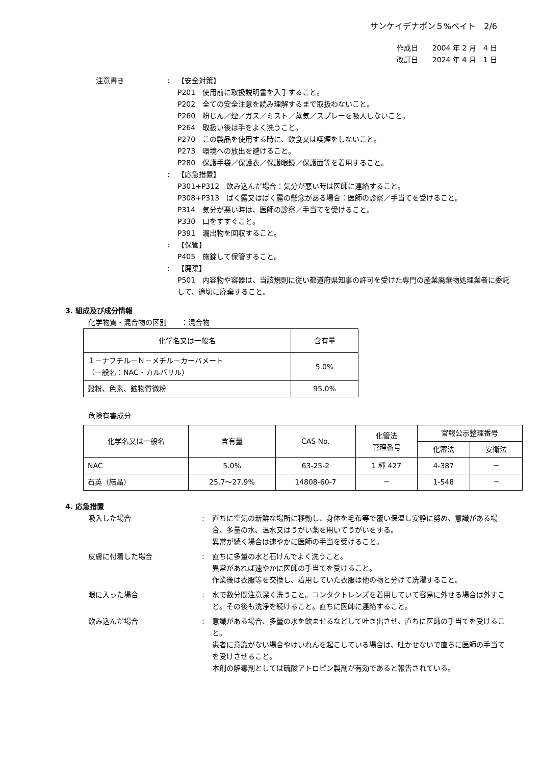サンケイデナポン５%ベイト　2/6
作成日　　2004 年 2 月　4 日
改訂日　　2024 年 4 月　1 日
注意書き : 【安全対策】
P201　使用前に取扱説明書を入手すること。
P202　全ての安全注意を読み理解するまで取扱わないこと。
P260　粉じん／煙／ガス／ミスト／蒸気／スプレーを吸入しないこと。
P264　取扱い後は手をよく洗うこと。
P270　この製品を使用する時に、飲食又は喫煙をしないこと。
P273　環境への放出を避けること。
P280　保護手袋／保護衣／保護眼鏡／保護面等を着用すること。
: 【応急措置】
P301+P312　飲み込んだ場合：気分が悪い時は医師に連絡すること。
P308+P313　ばく露又はばく露の懸念がある場合：医師の診察／手当てを受けること。
P314　気分が悪い時は、医師の診察／手当てを受けること。
P330　口をすすぐこと。
P391　漏出物を回収すること。
: 【保管】
P405　施錠して保管すること。
: 【廃棄】
P501　内容物や容器は、当該規則に従い都道府県知事の許可を受けた専門の産業廃棄物処理業者に委託して、適切に廃棄すること。
3. 組成及び成分情報
化学物質・混合物の区別　　：混合物
| 化学名又は一般名 | 含有量 |
| １－ナフチル－Ｎ－メチル－カーバメート （一般名：NAC・カルバリル） | 5.0% |
| 穀粉、色素、鉱物質微粉 | 95.0% |
危険有害成分
| 化学名又は一般名 | 含有量 | CAS No. | 化管法 管理番号 | 官報公示整理番号 | |
| --- | --- | --- | --- | --- | --- |
| | | | | 化審法 | 安衛法 |
| NAC | 5.0% | 63-25-2 | 1 種 427 | 4-387 | － |
| 石英（結晶） | 25.7～27.9% | 14808-60-7 | － | 1-548 | － |
4. 応急措置
吸入した場合 : 直ちに空気の新鮮な場所に移動し、身体を毛布等で覆い保温し安静に努め、意識がある場合、多量の水、温水又はうがい薬を用いてうがいをする。
異常が続く場合は速やかに医師の手当を受けること。
皮膚に付着した場合 : 直ちに多量の水と石けんでよく洗うこと。
異常があれば速やかに医師の手当てを受けること。
作業後は衣服等を交換し、着用していた衣服は他の物と分けて洗濯すること。
眼に入った場合 : 水で数分間注意深く洗うこと。コンタクトレンズを着用していて容易に外せる場合は外すこと。その後も洗浄を続けること。直ちに医師に連絡すること。
飲み込んだ場合 : 意識がある場合、多量の水を飲ませるなどして吐き出させ、直ちに医師の手当てを受けること。
患者に意識がない場合やけいれんを起こしている場合は、吐かせないで直ちに医師の手当てを受けさせること。
本剤の解毒剤としては硫酸アトロピン製剤が有効であると報告されている。